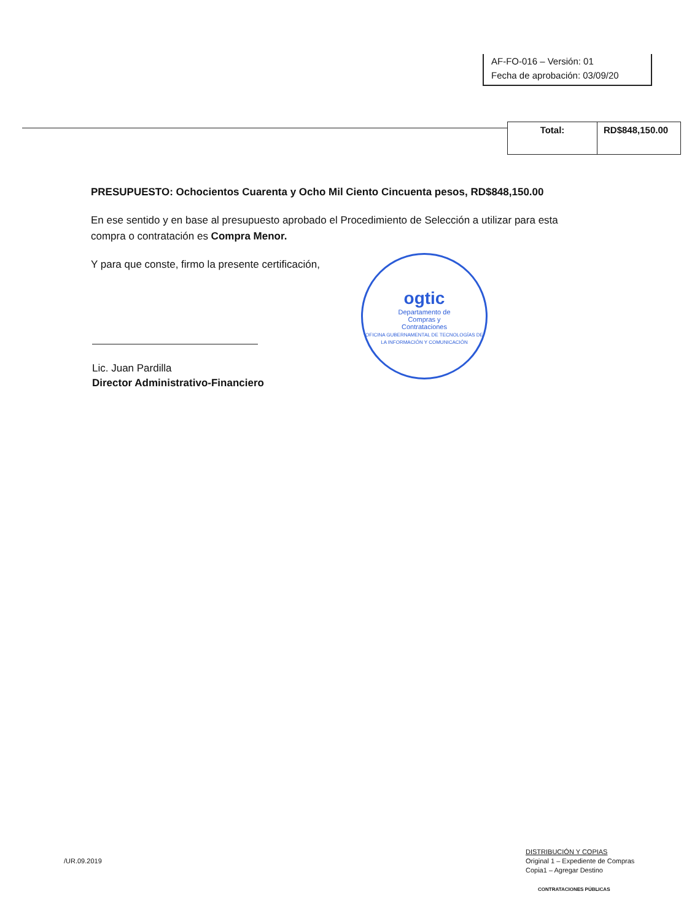AF-FO-016 – Versión: 01
Fecha de aprobación: 03/09/20
| Total: | RD$848,150.00 |
PRESUPUESTO: Ochocientos Cuarenta y Ocho Mil Ciento Cincuenta pesos, RD$848,150.00
En ese sentido y en base al presupuesto aprobado el Procedimiento de Selección a utilizar para esta compra o contratación es Compra Menor.
Y para que conste, firmo la presente certificación,
ogtic
Departamento de
Compras y
Contrataciones
OFICINA GUBERNAMENTAL DE TECNOLOGÍAS DE LA INFORMACIÓN Y COMUNICACIÓN
Lic. Juan Pardilla
Director Administrativo-Financiero
/UR.09.2019
DISTRIBUCIÓN Y COPIAS
Original 1 – Expediente de Compras
Copia1 – Agregar Destino
CONTRATACIONES PÚBLICAS